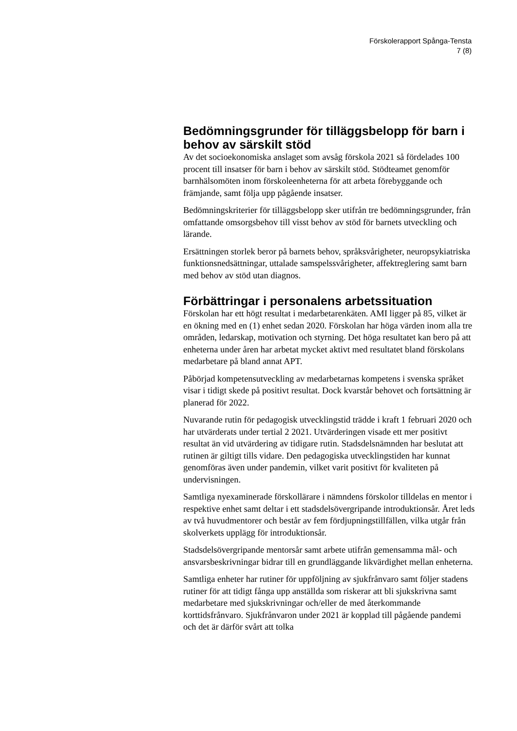Förskolerapport Spånga-Tensta
7 (8)
Bedömningsgrunder för tilläggsbelopp för barn i behov av särskilt stöd
Av det socioekonomiska anslaget som avsåg förskola 2021 så fördelades 100 procent till insatser för barn i behov av särskilt stöd. Stödteamet genomför barnhälsomöten inom förskoleenheterna för att arbeta förebyggande och främjande, samt följa upp pågående insatser.
Bedömningskriterier för tilläggsbelopp sker utifrån tre bedömningsgrunder, från omfattande omsorgsbehov till visst behov av stöd för barnets utveckling och lärande.
Ersättningen storlek beror på barnets behov, språksvårigheter, neuropsykiatriska funktionsnedsättningar, uttalade samspelssvårigheter, affektreglering samt barn med behov av stöd utan diagnos.
Förbättringar i personalens arbetssituation
Förskolan har ett högt resultat i medarbetarenkäten. AMI ligger på 85, vilket är en ökning med en (1) enhet sedan 2020. Förskolan har höga värden inom alla tre områden, ledarskap, motivation och styrning. Det höga resultatet kan bero på att enheterna under åren har arbetat mycket aktivt med resultatet bland förskolans medarbetare på bland annat APT.
Påbörjad kompetensutveckling av medarbetarnas kompetens i svenska språket visar i tidigt skede på positivt resultat. Dock kvarstår behovet och fortsättning är planerad för 2022.
Nuvarande rutin för pedagogisk utvecklingstid trädde i kraft 1 februari 2020 och har utvärderats under tertial 2 2021. Utvärderingen visade ett mer positivt resultat än vid utvärdering av tidigare rutin. Stadsdelsnämnden har beslutat att rutinen är giltigt tills vidare. Den pedagogiska utvecklingstiden har kunnat genomföras även under pandemin, vilket varit positivt för kvaliteten på undervisningen.
Samtliga nyexaminerade förskollärare i nämndens förskolor tilldelas en mentor i respektive enhet samt deltar i ett stadsdelsövergripande introduktionsår. Året leds av två huvudmentorer och består av fem fördjupningstillfällen, vilka utgår från skolverkets upplägg för introduktionsår.
Stadsdelsövergripande mentorsår samt arbete utifrån gemensamma mål- och ansvarsbeskrivningar bidrar till en grundläggande likvärdighet mellan enheterna.
Samtliga enheter har rutiner för uppföljning av sjukfrånvaro samt följer stadens rutiner för att tidigt fånga upp anställda som riskerar att bli sjukskrivna samt medarbetare med sjukskrivningar och/eller de med återkommande korttidsfrånvaro. Sjukfrånvaron under 2021 är kopplad till pågående pandemi och det är därför svårt att tolka